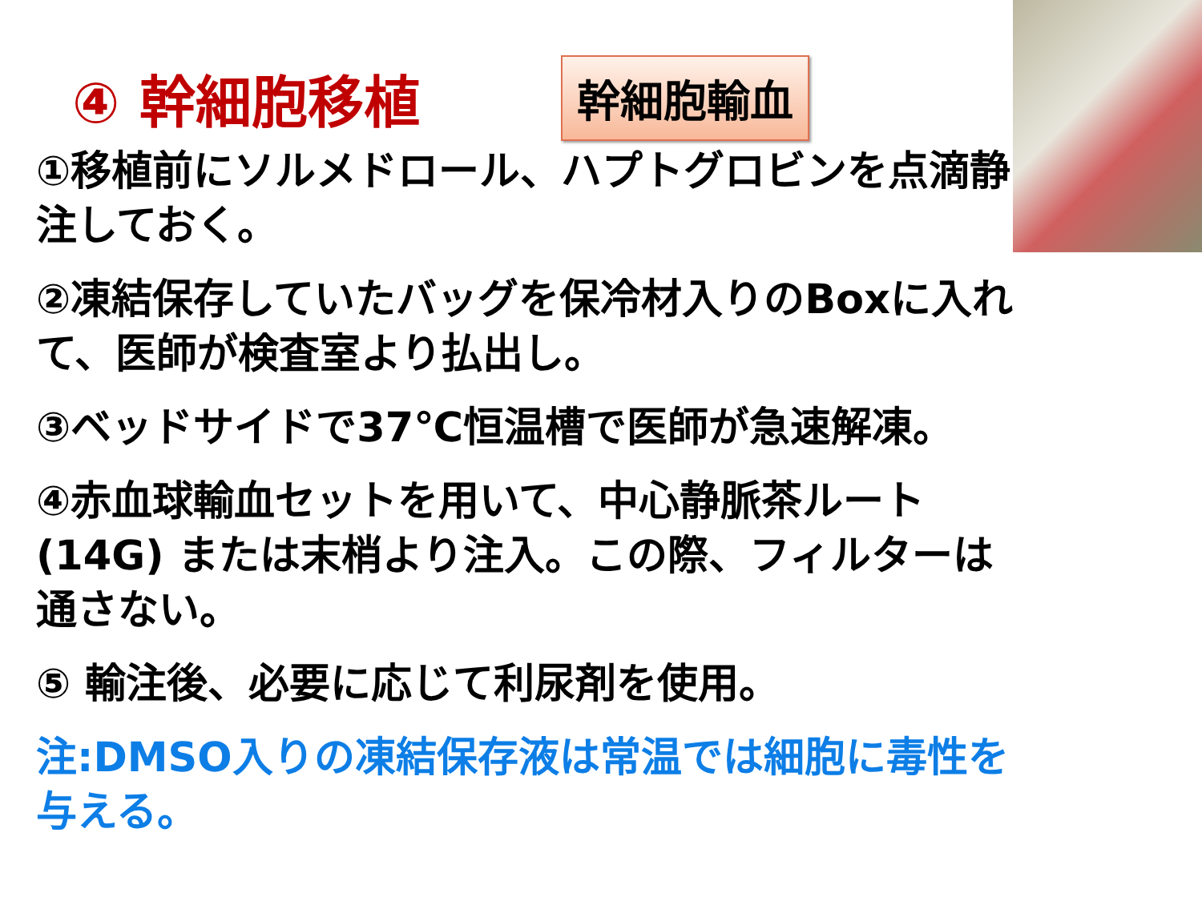④ 幹細胞移植
幹細胞輸血
①移植前にソルメドロール、ハプトグロビンを点滴静注しておく。
②凍結保存していたバッグを保冷材入りのBoxに入れて、医師が検査室より払出し。
③ベッドサイドで37℃恒温槽で医師が急速解凍。
④赤血球輸血セットを用いて、中心静脈茶ルート(14G) または末梢より注入。この際、フィルターは通さない。
⑤ 輸注後、必要に応じて利尿剤を使用。
注:DMSO入りの凍結保存液は常温では細胞に毒性を与える。